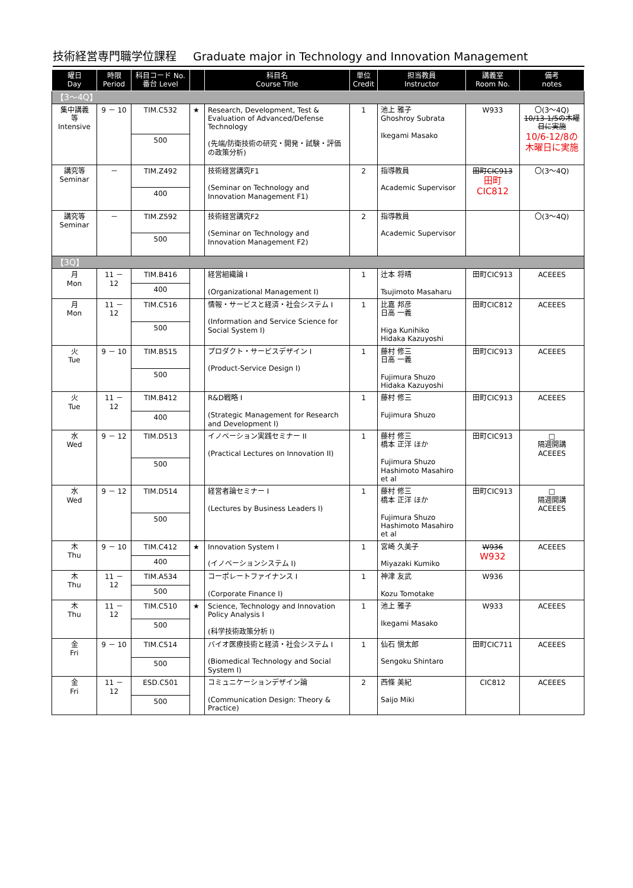技術経営専門職学位課程 Graduate major in Technology and Innovation Management
| 曜日 Day | 時限 Period | 科目コード No. 番台 Level | | 科目名 Course Title | 単位 Credit | 担当教員 Instructor | 講義室 Room No. | 備考 notes |
| --- | --- | --- | --- | --- | --- | --- | --- | --- |
| 【3～4Q】 | | | | | | | | |
| 集中講義 等 Intensive | 9 － 10 | TIM.C532 | ★ | Research, Development, Test & Evaluation of Advanced/Defense Technology (先端/防衛技術の研究・開発・試験・評価の政策分析) | 1 | 池上 雅子 Ghoshroy Subrata Ikegami Masako | W933 | 〇(3～4Q) 10/13-1/5の木曜日に実施 10/6-12/8の木曜日に実施 |
| | | 500 | | | | | | |
| 講究等 Seminar | － | TIM.Z492 | | 技術経営講究F1 (Seminar on Technology and Innovation Management F1) | 2 | 指導教員 Academic Supervisor | 田町CIC913 田町CIC812 | 〇(3～4Q) |
| | | 400 | | | | | | |
| 講究等 Seminar | － | TIM.Z592 | | 技術経営講究F2 (Seminar on Technology and Innovation Management F2) | 2 | 指導教員 Academic Supervisor | | 〇(3～4Q) |
| | | 500 | | | | | | |
| 【3Q】 | | | | | | | | |
| 月 Mon | 11 － 12 | TIM.B416 | | 経営組織論 I (Organizational Management I) | 1 | 辻本 将晴 Tsujimoto Masaharu | 田町CIC913 | ACEEES |
| | | 400 | | | | | | |
| 月 Mon | 11 － 12 | TIM.C516 | | 情報・サービスと経済・社会システム I (Information and Service Science for Social System I) | 1 | 比嘉 邦彦 日高 一義 Higa Kunihiko Hidaka Kazuyoshi | 田町CIC812 | ACEEES |
| | | 500 | | | | | | |
| 火 Tue | 9 － 10 | TIM.B515 | | プロダクト・サービスデザイン I (Product-Service Design I) | 1 | 藤村 修三 日高 一義 Fujimura Shuzo Hidaka Kazuyoshi | 田町CIC913 | ACEEES |
| | | 500 | | | | | | |
| 火 Tue | 11 － 12 | TIM.B412 | | R&D戦略 I (Strategic Management for Research and Development I) | 1 | 藤村 修三 Fujimura Shuzo | 田町CIC913 | ACEEES |
| | | 400 | | | | | | |
| 水 Wed | 9 － 12 | TIM.D513 | | イノベーション実践セミナー II (Practical Lectures on Innovation II) | 1 | 藤村 修三 橋本 正洋 ほか Fujimura Shuzo Hashimoto Masahiro et al | 田町CIC913 | □ 隔週開講 ACEEES |
| | | 500 | | | | | | |
| 水 Wed | 9 － 12 | TIM.D514 | | 経営者論セミナー I (Lectures by Business Leaders I) | 1 | 藤村 修三 橋本 正洋 ほか Fujimura Shuzo Hashimoto Masahiro et al | 田町CIC913 | □ 隔週開講 ACEEES |
| | | 500 | | | | | | |
| 木 Thu | 9 － 10 | TIM.C412 | ★ | Innovation System I (イノベーションシステム I) | 1 | 宮崎 久美子 Miyazaki Kumiko | W936 W932 | ACEEES |
| | | 400 | | | | | | |
| 木 Thu | 11 － 12 | TIM.A534 | | コーポレートファイナンス I (Corporate Finance I) | 1 | 神津 友武 Kozu Tomotake | W936 | |
| | | 500 | | | | | | |
| 木 Thu | 11 － 12 | TIM.C510 | ★ | Science, Technology and Innovation Policy Analysis I (科学技術政策分析 I) | 1 | 池上 雅子 Ikegami Masako | W933 | ACEEES |
| | | 500 | | | | | | |
| 金 Fri | 9 － 10 | TIM.C514 | | バイオ医療技術と経済・社会システム I (Biomedical Technology and Social System I) | 1 | 仙石 愼太郎 Sengoku Shintaro | 田町CIC711 | ACEEES |
| | | 500 | | | | | | |
| 金 Fri | 11 － 12 | ESD.C501 | | コミュニケーションデザイン論 (Communication Design: Theory & Practice) | 2 | 西條 美紀 Saijo Miki | CIC812 | ACEEES |
| | | 500 | | | | | | |